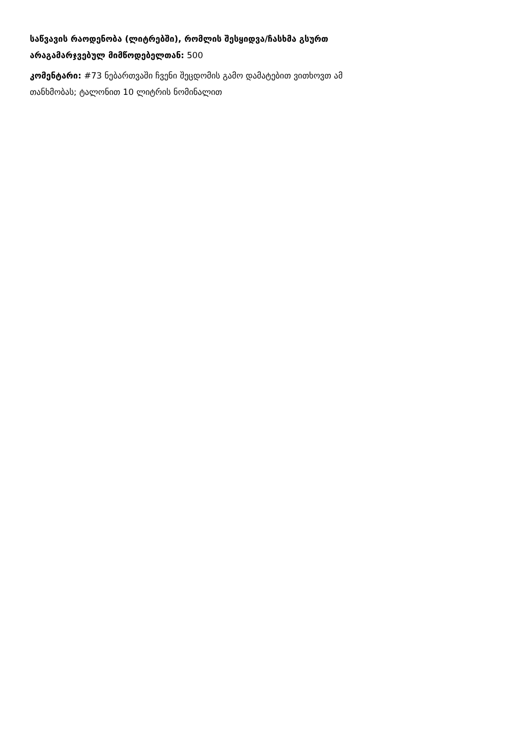საწვავის რაოდენობა (ლიტრებში), რომლის შესყიდვა/ჩასხმა გსურთ არაგამარჯვებულ მიმწოდებელთან: 500
კომენტარი: #73 ნებართვაში ჩვენი შეცდომის გამო დამატებით ვითხოვთ ამ თანხმობას; ტალონით 10 ლიტრის ნომინალით